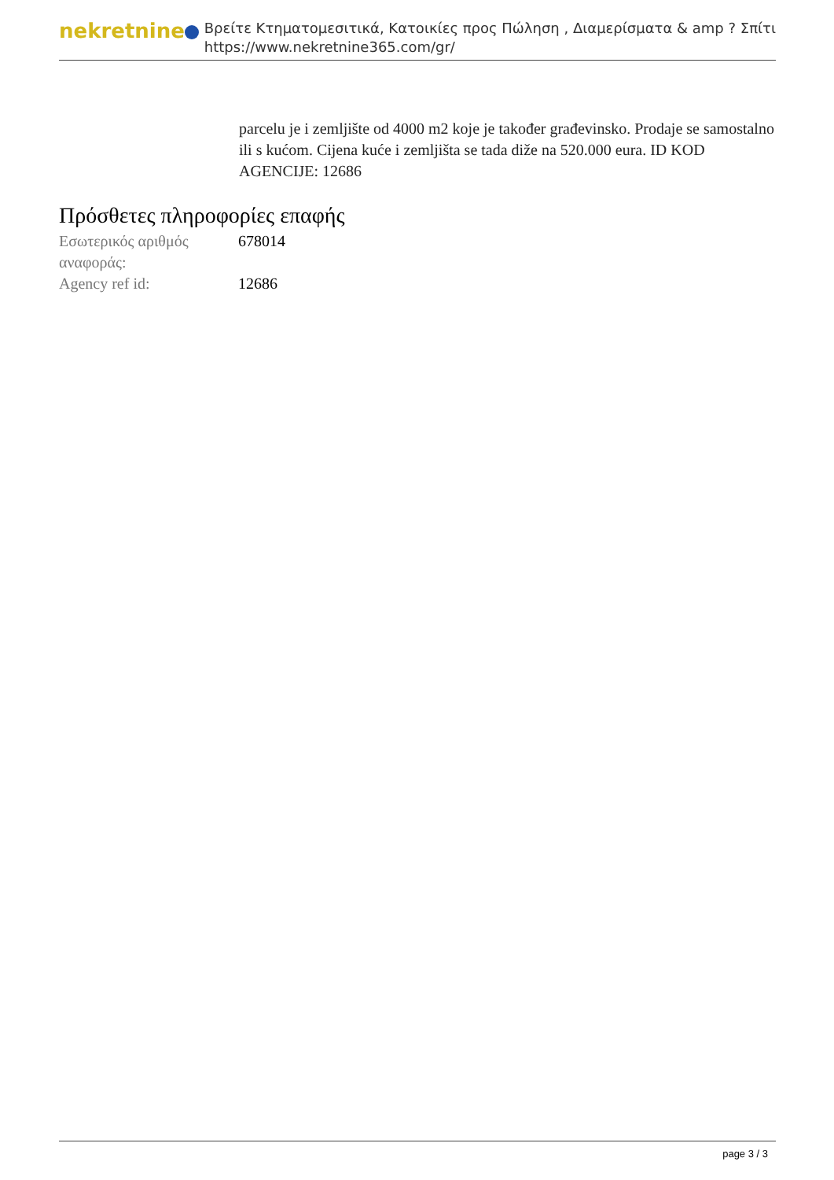nekretnine
Βρείτε Κτηματομεσιτικά, Κατοικίες προς Πώληση , Διαμερίσματα & amp ? Σπίτι
https://www.nekretnine365.com/gr/
parcelu je i zemljište od 4000 m2 koje je također građevinsko. Prodaje se samostalno ili s kućom. Cijena kuće i zemljišta se tada diže na 520.000 eura. ID KOD AGENCIJE: 12686
Πρόσθετες πληροφορίες επαφής
| Εσωτερικός αριθμός αναφοράς: | 678014 |
| Agency ref id: | 12686 |
page 3 / 3